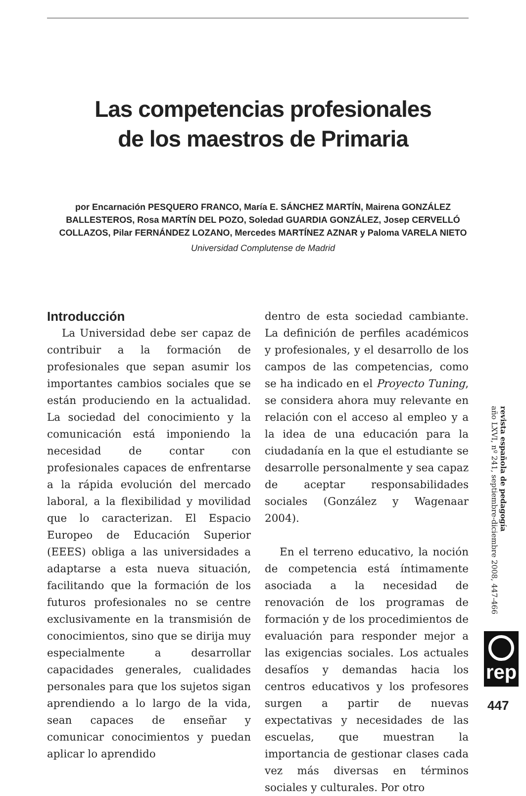Las competencias profesionales
de los maestros de Primaria
por Encarnación PESQUERO FRANCO, María E. SÁNCHEZ MARTÍN, Mairena GONZÁLEZ BALLESTEROS, Rosa MARTÍN DEL POZO, Soledad GUARDIA GONZÁLEZ, Josep CERVELLÓ COLLAZOS, Pilar FERNÁNDEZ LOZANO, Mercedes MARTÍNEZ AZNAR y Paloma VARELA NIETO
Universidad Complutense de Madrid
Introducción
La Universidad debe ser capaz de contribuir a la formación de profesionales que sepan asumir los importantes cambios sociales que se están produciendo en la actualidad. La sociedad del conocimiento y la comunicación está imponiendo la necesidad de contar con profesionales capaces de enfrentarse a la rápida evolución del mercado laboral, a la flexibilidad y movilidad que lo caracterizan. El Espacio Europeo de Educación Superior (EEES) obliga a las universidades a adaptarse a esta nueva situación, facilitando que la formación de los futuros profesionales no se centre exclusivamente en la transmisión de conocimientos, sino que se dirija muy especialmente a desarrollar capacidades generales, cualidades personales para que los sujetos sigan aprendiendo a lo largo de la vida, sean capaces de enseñar y comunicar conocimientos y puedan aplicar lo aprendido
dentro de esta sociedad cambiante. La definición de perfiles académicos y profesionales, y el desarrollo de los campos de las competencias, como se ha indicado en el Proyecto Tuning, se considera ahora muy relevante en relación con el acceso al empleo y a la idea de una educación para la ciudadanía en la que el estudiante se desarrolle personalmente y sea capaz de aceptar responsabilidades sociales (González y Wagenaar 2004).
En el terreno educativo, la noción de competencia está íntimamente asociada a la necesidad de renovación de los programas de formación y de los procedimientos de evaluación para responder mejor a las exigencias sociales. Los actuales desafíos y demandas hacia los centros educativos y los profesores surgen a partir de nuevas expectativas y necesidades de las escuelas, que muestran la importancia de gestionar clases cada vez más diversas en términos sociales y culturales. Por otro
revista española de pedagogía
año LXVI, nº 241, septiembre-diciembre 2008, 447-466
rep
447